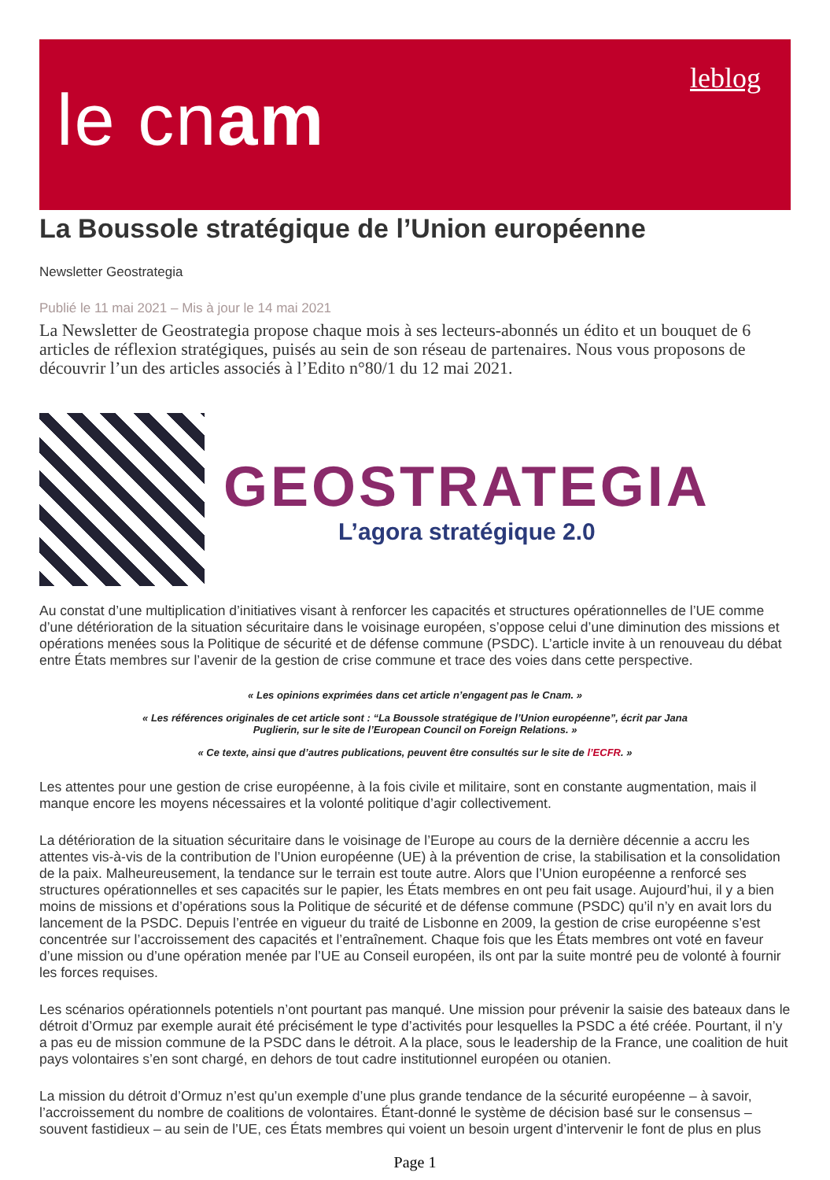le cnam
leblog
La Boussole stratégique de l’Union européenne
Newsletter Geostrategia
Publié le 11 mai 2021 – Mis à jour le 14 mai 2021
La Newsletter de Geostrategia propose chaque mois à ses lecteurs-abonnés un édito et un bouquet de 6 articles de réflexion stratégiques, puisés au sein de son réseau de partenaires. Nous vous proposons de découvrir l’un des articles associés à l’Edito n°80/1 du 12 mai 2021.
GEOSTRATEGIA
L’agora stratégique 2.0
Au constat d’une multiplication d’initiatives visant à renforcer les capacités et structures opérationnelles de l’UE comme d’une détérioration de la situation sécuritaire dans le voisinage européen, s’oppose celui d’une diminution des missions et opérations menées sous la Politique de sécurité et de défense commune (PSDC). L’article invite à un renouveau du débat entre États membres sur l’avenir de la gestion de crise commune et trace des voies dans cette perspective.
« Les opinions exprimées dans cet article n’engagent pas le Cnam. »
« Les références originales de cet article sont : “La Boussole stratégique de l’Union européenne”, écrit par Jana
Puglierin, sur le site de l’European Council on Foreign Relations. »
« Ce texte, ainsi que d’autres publications, peuvent être consultés sur le site de l’ECFR. »
Les attentes pour une gestion de crise européenne, à la fois civile et militaire, sont en constante augmentation, mais il manque encore les moyens nécessaires et la volonté politique d’agir collectivement.
La détérioration de la situation sécuritaire dans le voisinage de l’Europe au cours de la dernière décennie a accru les attentes vis-à-vis de la contribution de l’Union européenne (UE) à la prévention de crise, la stabilisation et la consolidation de la paix. Malheureusement, la tendance sur le terrain est toute autre. Alors que l’Union européenne a renforcé ses structures opérationnelles et ses capacités sur le papier, les États membres en ont peu fait usage. Aujourd’hui, il y a bien moins de missions et d’opérations sous la Politique de sécurité et de défense commune (PSDC) qu’il n’y en avait lors du lancement de la PSDC. Depuis l’entrée en vigueur du traité de Lisbonne en 2009, la gestion de crise européenne s’est concentrée sur l’accroissement des capacités et l’entraînement. Chaque fois que les États membres ont voté en faveur d’une mission ou d’une opération menée par l’UE au Conseil européen, ils ont par la suite montré peu de volonté à fournir les forces requises.
Les scénarios opérationnels potentiels n’ont pourtant pas manqué. Une mission pour prévenir la saisie des bateaux dans le détroit d’Ormuz par exemple aurait été précisément le type d’activités pour lesquelles la PSDC a été créée. Pourtant, il n’y a pas eu de mission commune de la PSDC dans le détroit. A la place, sous le leadership de la France, une coalition de huit pays volontaires s’en sont chargé, en dehors de tout cadre institutionnel européen ou otanien.
La mission du détroit d’Ormuz n’est qu’un exemple d’une plus grande tendance de la sécurité européenne – à savoir, l’accroissement du nombre de coalitions de volontaires. Étant-donné le système de décision basé sur le consensus – souvent fastidieux – au sein de l’UE, ces États membres qui voient un besoin urgent d’intervenir le font de plus en plus
Page 1